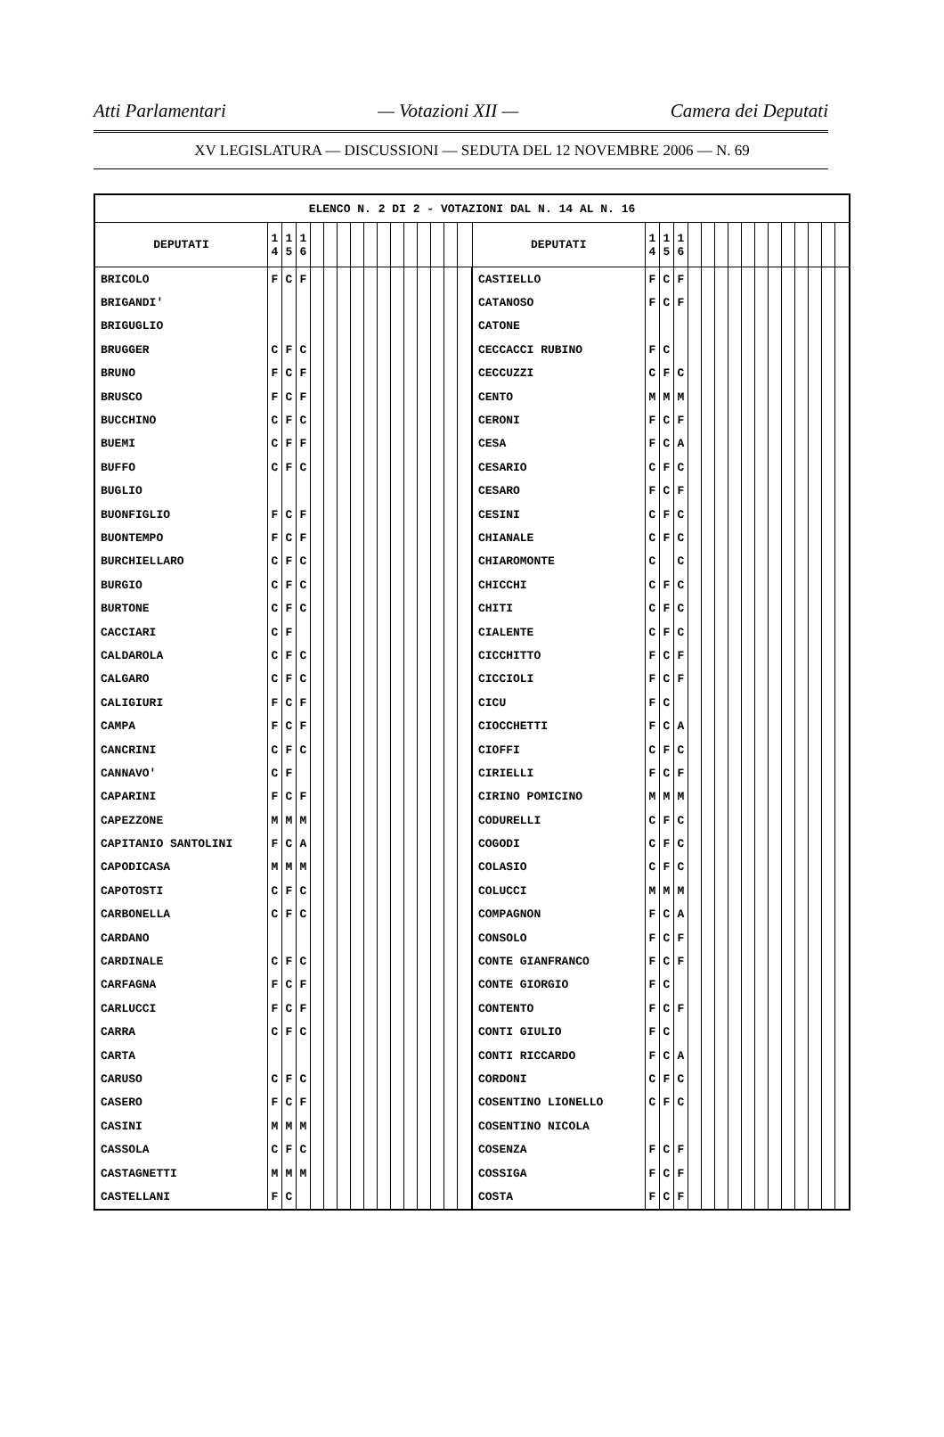Atti Parlamentari — Votazioni XII — Camera dei Deputati
XV LEGISLATURA — DISCUSSIONI — SEDUTA DEL 12 NOVEMBRE 2006 — N. 69
| ELENCO N. 2 DI 2 - VOTAZIONI DAL N. 14 AL N. 16 | | | | | | | | | | | | | | | | | | | | | | | | | | | | | | | |
| --- | --- | --- | --- | --- | --- | --- | --- | --- | --- | --- | --- | --- | --- | --- | --- | --- | --- | --- | --- | --- | --- | --- | --- | --- | --- | --- | --- | --- | --- | --- | --- |
| DEPUTATI | 1 4 | 1 5 | 1 6 | | | | | | | | | | | | | DEPUTATI | 1 4 | 1 5 | 1 6 | | | | | | | | | | | | |
| BRICOLO | F | C | F | | | | | | | | | | | | | CASTIELLO | F | C | F | | | | | | | | | | | | |
| BRIGANDI' | | | | | | | | | | | | | | | | CATANOSO | F | C | F | | | | | | | | | | | | |
| BRIGUGLIO | | | | | | | | | | | | | | | | CATONE | | | | | | | | | | | | | | | |
| BRUGGER | C | F | C | | | | | | | | | | | | | CECCACCI RUBINO | F | C | | | | | | | | | | | | | |
| BRUNO | F | C | F | | | | | | | | | | | | | CECCUZZI | C | F | C | | | | | | | | | | | | |
| BRUSCO | F | C | F | | | | | | | | | | | | | CENTO | M | M | M | | | | | | | | | | | | |
| BUCCHINO | C | F | C | | | | | | | | | | | | | CERONI | F | C | F | | | | | | | | | | | | |
| BUEMI | C | F | F | | | | | | | | | | | | | CESA | F | C | A | | | | | | | | | | | | |
| BUFFO | C | F | C | | | | | | | | | | | | | CESARIO | C | F | C | | | | | | | | | | | | |
| BUGLIO | | | | | | | | | | | | | | | | CESARO | F | C | F | | | | | | | | | | | | |
| BUONFIGLIO | F | C | F | | | | | | | | | | | | | CESINI | C | F | C | | | | | | | | | | | | |
| BUONTEMPO | F | C | F | | | | | | | | | | | | | CHIANALE | C | F | C | | | | | | | | | | | | |
| BURCHIELLARO | C | F | C | | | | | | | | | | | | | CHIAROMONTE | C | | C | | | | | | | | | | | | |
| BURGIO | C | F | C | | | | | | | | | | | | | CHICCHI | C | F | C | | | | | | | | | | | | |
| BURTONE | C | F | C | | | | | | | | | | | | | CHITI | C | F | C | | | | | | | | | | | | |
| CACCIARI | C | F | | | | | | | | | | | | | | CIALENTE | C | F | C | | | | | | | | | | | | |
| CALDAROLA | C | F | C | | | | | | | | | | | | | CICCHITTO | F | C | F | | | | | | | | | | | | |
| CALGARO | C | F | C | | | | | | | | | | | | | CICCIOLI | F | C | F | | | | | | | | | | | | |
| CALIGIURI | F | C | F | | | | | | | | | | | | | CICU | F | C | | | | | | | | | | | | | |
| CAMPA | F | C | F | | | | | | | | | | | | | CIOCCHETTI | F | C | A | | | | | | | | | | | | |
| CANCRINI | C | F | C | | | | | | | | | | | | | CIOFFI | C | F | C | | | | | | | | | | | | |
| CANNAVO' | C | F | | | | | | | | | | | | | | CIRIELLI | F | C | F | | | | | | | | | | | | |
| CAPARINI | F | C | F | | | | | | | | | | | | | CIRINO POMICINO | M | M | M | | | | | | | | | | | | |
| CAPEZZONE | M | M | M | | | | | | | | | | | | | CODURELLI | C | F | C | | | | | | | | | | | | |
| CAPITANIO SANTOLINI | F | C | A | | | | | | | | | | | | | COGODI | C | F | C | | | | | | | | | | | | |
| CAPODICASA | M | M | M | | | | | | | | | | | | | COLASIO | C | F | C | | | | | | | | | | | | |
| CAPOTOSTI | C | F | C | | | | | | | | | | | | | COLUCCI | M | M | M | | | | | | | | | | | | |
| CARBONELLA | C | F | C | | | | | | | | | | | | | COMPAGNON | F | C | A | | | | | | | | | | | | |
| CARDANO | | | | | | | | | | | | | | | | CONSOLO | F | C | F | | | | | | | | | | | | |
| CARDINALE | C | F | C | | | | | | | | | | | | | CONTE GIANFRANCO | F | C | F | | | | | | | | | | | | |
| CARFAGNA | F | C | F | | | | | | | | | | | | | CONTE GIORGIO | F | C | | | | | | | | | | | | | |
| CARLUCCI | F | C | F | | | | | | | | | | | | | CONTENTO | F | C | F | | | | | | | | | | | | |
| CARRA | C | F | C | | | | | | | | | | | | | CONTI GIULIO | F | C | | | | | | | | | | | | | |
| CARTA | | | | | | | | | | | | | | | | CONTI RICCARDO | F | C | A | | | | | | | | | | | | |
| CARUSO | C | F | C | | | | | | | | | | | | | CORDONI | C | F | C | | | | | | | | | | | | |
| CASERO | F | C | F | | | | | | | | | | | | | COSENTINO LIONELLO | C | F | C | | | | | | | | | | | | |
| CASINI | M | M | M | | | | | | | | | | | | | COSENTINO NICOLA | | | | | | | | | | | | | | | |
| CASSOLA | C | F | C | | | | | | | | | | | | | COSENZA | F | C | F | | | | | | | | | | | | |
| CASTAGNETTI | M | M | M | | | | | | | | | | | | | COSSIGA | F | C | F | | | | | | | | | | | | |
| CASTELLANI | F | C | | | | | | | | | | | | | | COSTA | F | C | F | | | | | | | | | | | | |